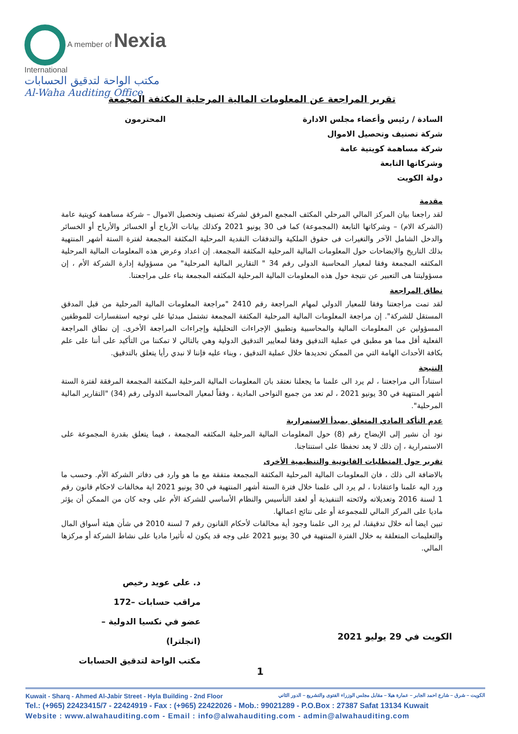A member of Nexia International
مكتب الواحة لتدقيق الحسابات
Al-Waha Auditing Office
تقرير المراجعة عن المعلومات المالية المرحلية المكثفة المجمعة
السادة / رئيس وأعضاء مجلس الادارة المحترمون
شركة تصنيف وتحصيل الاموال
شركة مساهمة كويتية عامة
وشركاتها التابعة
دولة الكويت
مقدمة
لقد راجعنا بيان المركز المالي المرحلي المكثف المجمع المرفق لشركة تصنيف وتحصيل الاموال – شركة مساهمة كويتية عامة (الشركة الام) – وشركاتها التابعة (المجموعة) كما فى 30 يونيو 2021 وكذلك بيانات الأرباح أو الخسائر والأرباح أو الخسائر والدخل الشامل الآخر والتغيرات فى حقوق الملكية والتدفقات النقدية المرحلية المكثفة المجمعة لفترة الستة أشهر المنتهية بذلك التاريخ والايضاحات حول المعلومات المالية المرحلية المكثفة المجمعة. إن اعداد وعرض هذه المعلومات المالية المرحلية المكثفه المجمعة وفقا لمعيار المحاسبة الدولى رقم 34 " التقارير المالية المرحلية" من مسؤولية إدارة الشركة الأم ، إن مسؤوليتنا هى التعبير عن نتيجة حول هذه المعلومات المالية المرحلية المكثفه المجمعة بناء على مراجعتنا.
نطاق المراجعة
لقد تمت مراجعتنا وفقا للمعيار الدولي لمهام المراجعة رقم 2410 "مراجعة المعلومات المالية المرحلية من قبل المدقق المستقل للشركة". إن مراجعة المعلومات المالية المرحلية المكثفة المجمعة تشتمل مبدئيا على توجيه استفسارات للموظفين المسؤولين عن المعلومات المالية والمحاسبية وتطبيق الإجراءات التحليلية وإجراءات المراجعة الأخرى. إن نطاق المراجعة الفعلية أقل مما هو مطبق في عملية التدقيق وفقا لمعايير التدقيق الدولية وهي بالتالي لا تمكننا من التأكيد على أننا على علم بكافة الأحداث الهامة التي من الممكن تحديدها خلال عملية التدقيق ، وبناء عليه فإننا لا نبدي رأيا يتعلق بالتدقيق.
النتيجة
استناداً الى مراجعتنا ، لم يرد الى علمنا ما يجعلنا نعتقد بان المعلومات المالية المرحلية المكثفة المجمعة المرفقة لفترة الستة أشهر المنتهية في 30 يونيو 2021 ، لم تعد من جميع النواحى المادية ، وفقاً لمعيار المحاسبة الدولى رقم (34) "التقارير المالية المرحلية".
عدم التأكد المادي المتعلق بمبدأ الاستمرارية
نود أن نشير إلى الإيضاح رقم (8) حول المعلومات المالية المرحلية المكثفه المجمعة ، فيما يتعلق بقدرة المجموعة على الاستمرارية ، إن ذلك لا يعد تحفظا على استنتاجنا.
تقرير حول المتطلبات القانونية والتنظيمية الأخرى
بالاضافة الى ذلك ، فان المعلومات المالية المرحلية المكثفة المجمعة متفقة مع ما هو وارد فى دفاتر الشركة الأم. وحسب ما ورد اليه علمنا واعتقادنا ، لم يرد الى علمنا خلال فترة الستة أشهر المنتهية في 30 يونيو 2021 اية مخالفات لاحكام قانون رقم 1 لسنة 2016 وتعديلاته ولائحته التنفيذية أو لعقد التأسيس والنظام الأساسي للشركة الأم على وجه كان من الممكن أن يؤثر ماديا على المركز المالي للمجموعة أو على نتائج اعمالها.
تبين ايضا أنه خلال تدقيقنا، لم يرد الى علمنا وجود أية مخالفات لأحكام القانون رقم 7 لسنة 2010 في شأن هيئة أسواق المال والتعليمات المتعلقة به خلال الفترة المنتهية في 30 يونيو 2021 على وجه قد يكون له تأثيرا ماديا على نشاط الشركة أو مركزها المالي.
د. على عويد رخيص
مراقب حسابات –172
عضو في نكسيا الدولية – (انجلترا)
مكتب الواحة لتدقيق الحسابات
الكويت في 29 يوليو 2021
1
Kuwait - Sharq - Ahmed Al-Jabir Street - Hyla Building - 2nd Floor الكويت – شرق – شارع احمد الجابر – عمارة هيلا – مقابل مجلس الوزراء الفتوى والتشريع – الدور الثاني
Tel.: (+965) 22423415/7 - 22424919 - Fax : (+965) 22422026 - Mob.: 99021289 - P.O.Box : 27387 Safat 13134 Kuwait
Website : www.alwahauditing.com - Email : info@alwahauditing.com - admin@alwahauditing.com